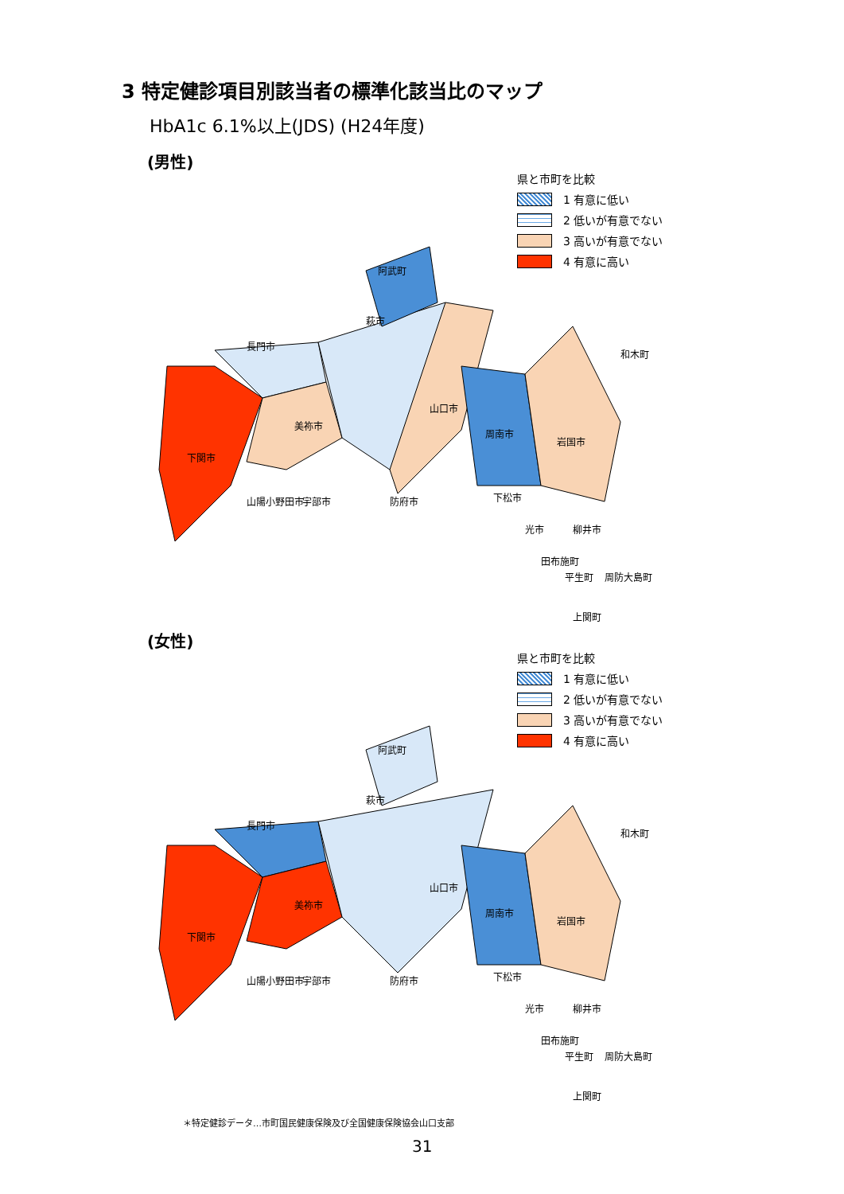3 特定健診項目別該当者の標準化該当比のマップ
HbA1c 6.1%以上(JDS) (H24年度)
(男性)
県と市町を比較
1 有意に低い
2 低いが有意でない
3 高いが有意でない
4 有意に高い
下関市
長門市
美祢市
萩市
山口市
周南市
岩国市
阿武町
宇部市
防府市
光市
柳井市
周防大島町
山陽小野田市
下松市
田布施町
平生町
上関町
和木町
(女性)
県と市町を比較
1 有意に低い
2 低いが有意でない
3 高いが有意でない
4 有意に高い
下関市
長門市
美祢市
萩市
山口市
周南市
岩国市
阿武町
宇部市
防府市
光市
柳井市
周防大島町
山陽小野田市
下松市
田布施町
平生町
上関町
和木町
＊特定健診データ…市町国民健康保険及び全国健康保険協会山口支部
31